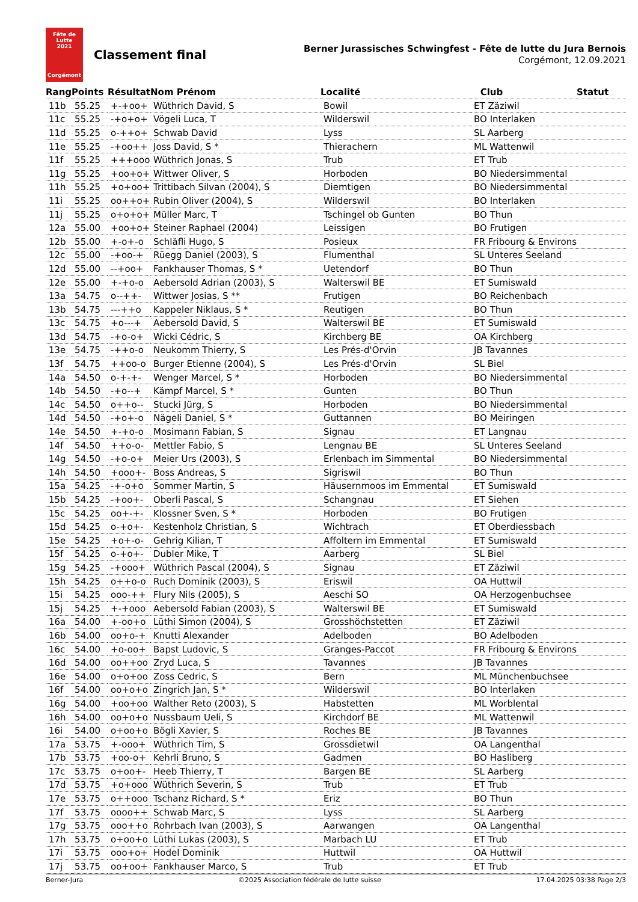Fête de Lutte
2021
Corgémont
Classement final
Berner Jurassisches Schwingfest - Fête de lutte du Jura Bernois
Corgémont, 12.09.2021
| Rang | Points | Résultat | Nom Prénom | Localité | Club | Statut |
| --- | --- | --- | --- | --- | --- | --- |
| 11b | 55.25 | +-+oo+ | Wüthrich David, S | Bowil | ET Zäziwil | |
| 11c | 55.25 | -+o+o+ | Vögeli Luca, T | Wilderswil | BO Interlaken | |
| 11d | 55.25 | o-++o+ | Schwab David | Lyss | SL Aarberg | |
| 11e | 55.25 | -+oo++ | Joss David, S * | Thierachern | ML Wattenwil | |
| 11f | 55.25 | +++ooo | Wüthrich Jonas, S | Trub | ET Trub | |
| 11g | 55.25 | +oo+o+ | Wittwer Oliver, S | Horboden | BO Niedersimmental | |
| 11h | 55.25 | +o+oo+ | Trittibach Silvan (2004), S | Diemtigen | BO Niedersimmental | |
| 11i | 55.25 | oo++o+ | Rubin Oliver (2004), S | Wilderswil | BO Interlaken | |
| 11j | 55.25 | o+o+o+ | Müller Marc, T | Tschingel ob Gunten | BO Thun | |
| 12a | 55.00 | +oo+o+ | Steiner Raphael (2004) | Leissigen | BO Frutigen | |
| 12b | 55.00 | +-o+-o | Schläfli Hugo, S | Posieux | FR Fribourg & Environs | |
| 12c | 55.00 | -+oo-+ | Rüegg Daniel (2003), S | Flumenthal | SL Unteres Seeland | |
| 12d | 55.00 | --+oo+ | Fankhauser Thomas, S * | Uetendorf | BO Thun | |
| 12e | 55.00 | +-+o-o | Aebersold Adrian (2003), S | Walterswil BE | ET Sumiswald | |
| 13a | 54.75 | o--++- | Wittwer Josias, S ** | Frutigen | BO Reichenbach | |
| 13b | 54.75 | ---++o | Kappeler Niklaus, S * | Reutigen | BO Thun | |
| 13c | 54.75 | +o---+ | Aebersold David, S | Walterswil BE | ET Sumiswald | |
| 13d | 54.75 | -+o-o+ | Wicki Cédric, S | Kirchberg BE | OA Kirchberg | |
| 13e | 54.75 | -++o-o | Neukomm Thierry, S | Les Prés-d'Orvin | JB Tavannes | |
| 13f | 54.75 | ++oo-o | Burger Etienne (2004), S | Les Prés-d'Orvin | SL Biel | |
| 14a | 54.50 | o-+-+- | Wenger Marcel, S * | Horboden | BO Niedersimmental | |
| 14b | 54.50 | -+o--+ | Kämpf Marcel, S * | Gunten | BO Thun | |
| 14c | 54.50 | o++o-- | Stucki Jürg, S | Horboden | BO Niedersimmental | |
| 14d | 54.50 | -+o+-o | Nägeli Daniel, S * | Guttannen | BO Meiringen | |
| 14e | 54.50 | +-+o-o | Mosimann Fabian, S | Signau | ET Langnau | |
| 14f | 54.50 | ++o-o- | Mettler Fabio, S | Lengnau BE | SL Unteres Seeland | |
| 14g | 54.50 | -+o-o+ | Meier Urs (2003), S | Erlenbach im Simmental | BO Niedersimmental | |
| 14h | 54.50 | +ooo+- | Boss Andreas, S | Sigriswil | BO Thun | |
| 15a | 54.25 | -+-o+o | Sommer Martin, S | Häusernmoos im Emmental | ET Sumiswald | |
| 15b | 54.25 | -+oo+- | Oberli Pascal, S | Schangnau | ET Siehen | |
| 15c | 54.25 | oo+-+- | Klossner Sven, S * | Horboden | BO Frutigen | |
| 15d | 54.25 | o-+o+- | Kestenholz Christian, S | Wichtrach | ET Oberdiessbach | |
| 15e | 54.25 | +o+-o- | Gehrig Kilian, T | Affoltern im Emmental | ET Sumiswald | |
| 15f | 54.25 | o-+o+- | Dubler Mike, T | Aarberg | SL Biel | |
| 15g | 54.25 | -+ooo+ | Wüthrich Pascal (2004), S | Signau | ET Zäziwil | |
| 15h | 54.25 | o++o-o | Ruch Dominik (2003), S | Eriswil | OA Huttwil | |
| 15i | 54.25 | ooo-++ | Flury Nils (2005), S | Aeschi SO | OA Herzogenbuchsee | |
| 15j | 54.25 | +-+ooo | Aebersold Fabian (2003), S | Walterswil BE | ET Sumiswald | |
| 16a | 54.00 | +-oo+o | Lüthi Simon (2004), S | Grosshöchstetten | ET Zäziwil | |
| 16b | 54.00 | oo+o-+ | Knutti Alexander | Adelboden | BO Adelboden | |
| 16c | 54.00 | +o-oo+ | Bapst Ludovic, S | Granges-Paccot | FR Fribourg & Environs | |
| 16d | 54.00 | oo++oo | Zryd Luca, S | Tavannes | JB Tavannes | |
| 16e | 54.00 | o+o+oo | Zoss Cedric, S | Bern | ML Münchenbuchsee | |
| 16f | 54.00 | oo+o+o | Zingrich Jan, S * | Wilderswil | BO Interlaken | |
| 16g | 54.00 | +oo+oo | Walther Reto (2003), S | Habstetten | ML Worblental | |
| 16h | 54.00 | oo+o+o | Nussbaum Ueli, S | Kirchdorf BE | ML Wattenwil | |
| 16i | 54.00 | o+oo+o | Bögli Xavier, S | Roches BE | JB Tavannes | |
| 17a | 53.75 | +-ooo+ | Wüthrich Tim, S | Grossdietwil | OA Langenthal | |
| 17b | 53.75 | +oo-o+ | Kehrli Bruno, S | Gadmen | BO Hasliberg | |
| 17c | 53.75 | o+oo+- | Heeb Thierry, T | Bargen BE | SL Aarberg | |
| 17d | 53.75 | +o+ooo | Wüthrich Severin, S | Trub | ET Trub | |
| 17e | 53.75 | o++ooo | Tschanz Richard, S * | Eriz | BO Thun | |
| 17f | 53.75 | oooo++ | Schwab Marc, S | Lyss | SL Aarberg | |
| 17g | 53.75 | ooo++o | Rohrbach Ivan (2003), S | Aarwangen | OA Langenthal | |
| 17h | 53.75 | o+oo+o | Lüthi Lukas (2003), S | Marbach LU | ET Trub | |
| 17i | 53.75 | ooo+o+ | Hodel Dominik | Huttwil | OA Huttwil | |
| 17j | 53.75 | oo+oo+ | Fankhauser Marco, S | Trub | ET Trub | |
Berner-Jura ©2025 Association fédérale de lutte suisse 17.04.2025 03:38 Page 2/3